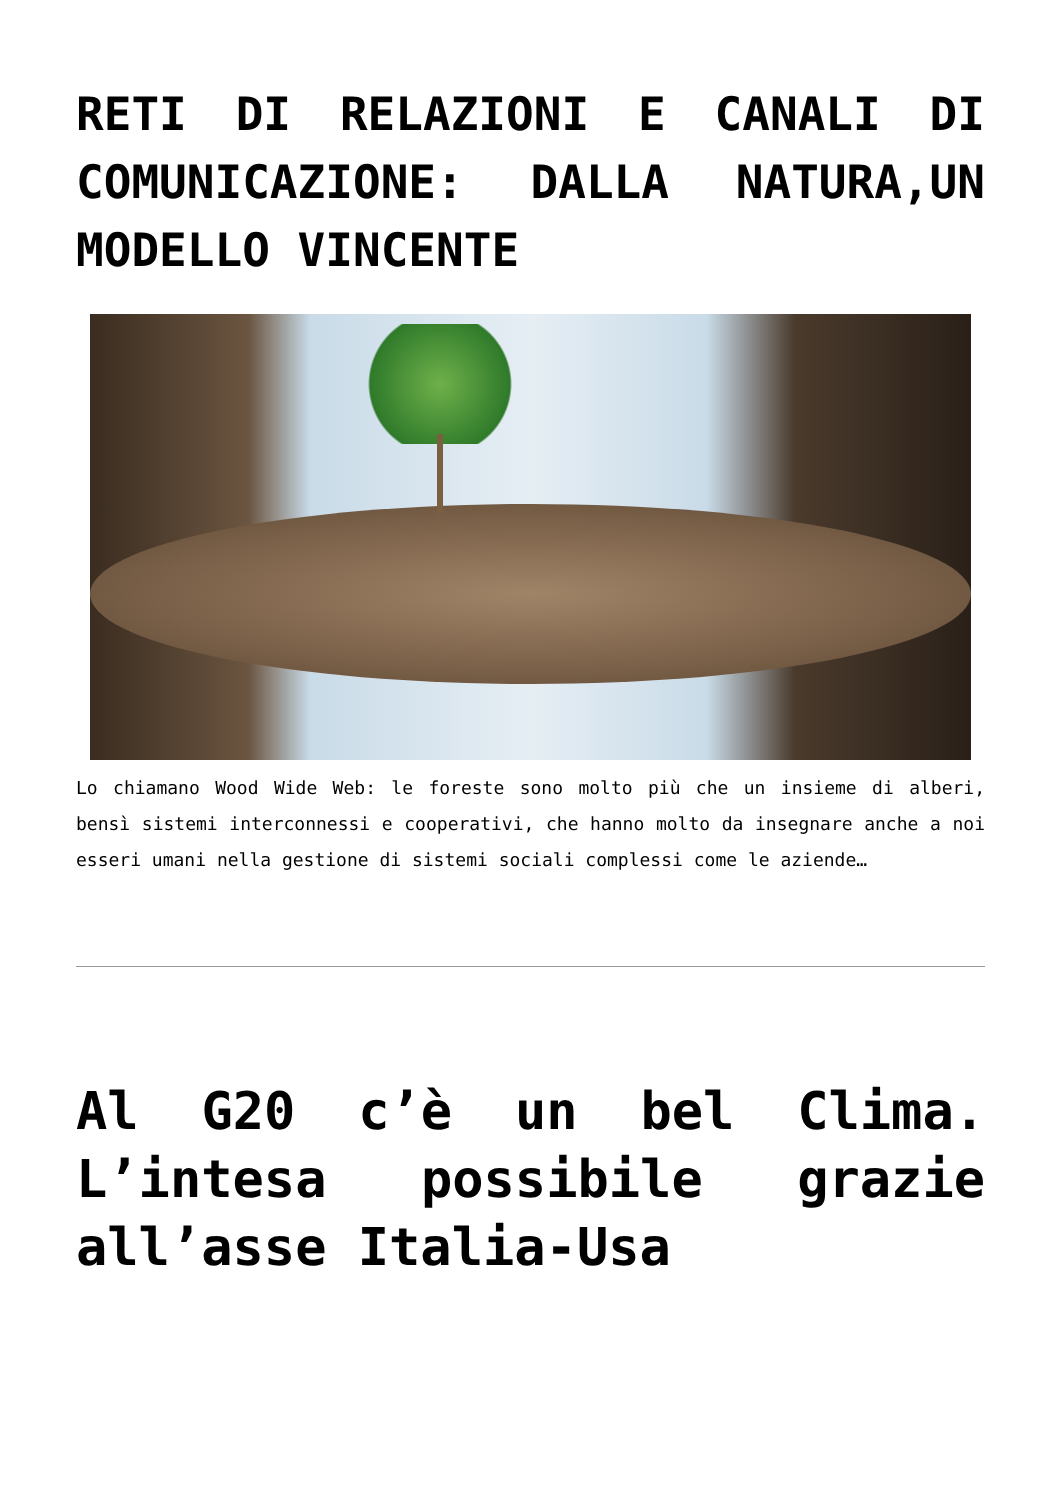RETI DI RELAZIONI E CANALI DI COMUNICAZIONE: DALLA NATURA,UN MODELLO VINCENTE
Lo chiamano Wood Wide Web: le foreste sono molto più che un insieme di alberi, bensì sistemi interconnessi e cooperativi, che hanno molto da insegnare anche a noi esseri umani nella gestione di sistemi sociali complessi come le aziende…
Al G20 c’è un bel Clima. L’intesa possibile grazie all’asse Italia-Usa